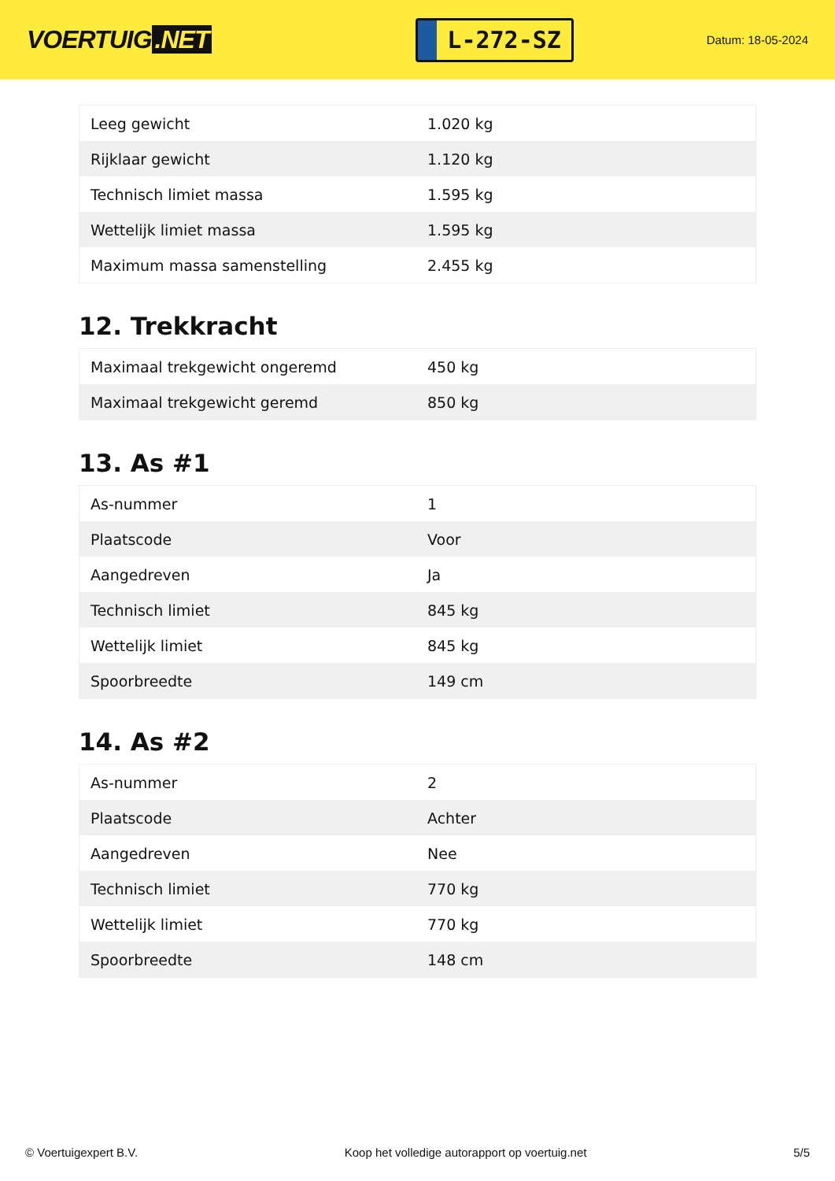VOERTUIG.NET
L-272-SZ
Datum: 18-05-2024
| Leeg gewicht | 1.020 kg |
| Rijklaar gewicht | 1.120 kg |
| Technisch limiet massa | 1.595 kg |
| Wettelijk limiet massa | 1.595 kg |
| Maximum massa samenstelling | 2.455 kg |
12. Trekkracht
| Maximaal trekgewicht ongeremd | 450 kg |
| Maximaal trekgewicht geremd | 850 kg |
13. As #1
| As-nummer | 1 |
| Plaatscode | Voor |
| Aangedreven | Ja |
| Technisch limiet | 845 kg |
| Wettelijk limiet | 845 kg |
| Spoorbreedte | 149 cm |
14. As #2
| As-nummer | 2 |
| Plaatscode | Achter |
| Aangedreven | Nee |
| Technisch limiet | 770 kg |
| Wettelijk limiet | 770 kg |
| Spoorbreedte | 148 cm |
© Voertuigexpert B.V. Koop het volledige autorapport op voertuig.net 5/5